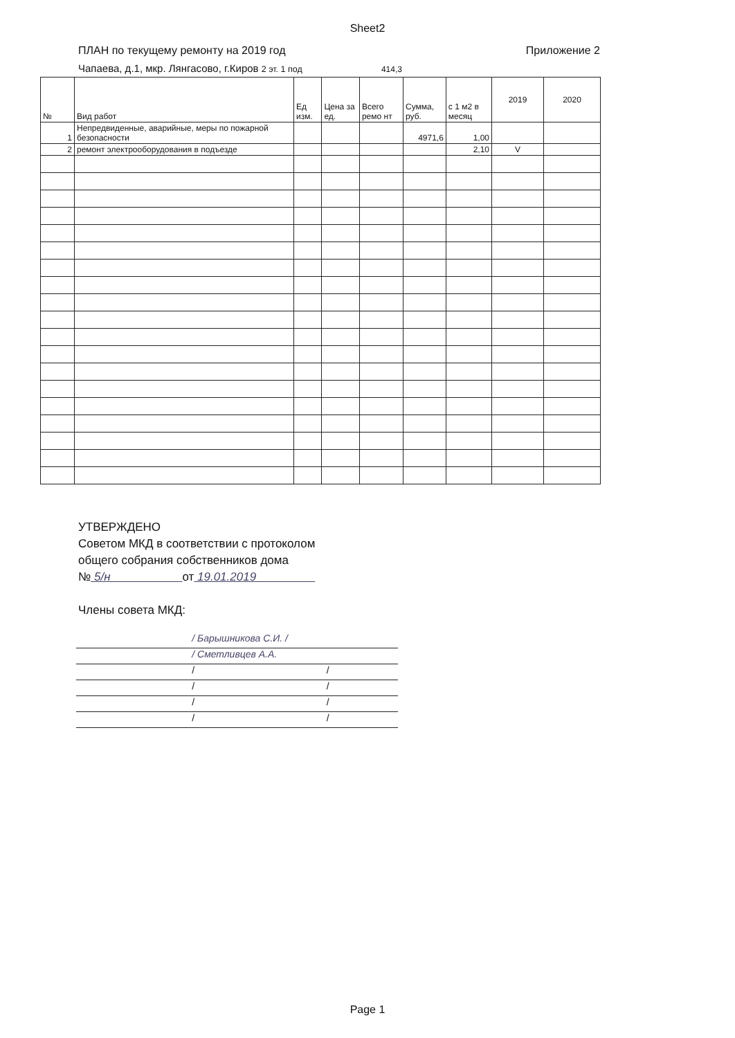Sheet2
ПЛАН по текущему ремонту на 2019 год Приложение 2
Чапаева, д.1, мкр. Лянгасово, г.Киров 2 эт. 1 под 414,3
| № | Вид работ | Ед изм. | Цена за ед. | Всего ремо нт | Сумма, руб. | с 1 м2 в месяц | 2019 | 2020 |
| --- | --- | --- | --- | --- | --- | --- | --- | --- |
| 1 | Непредвиденные, аварийные, меры по пожарной безопасности | | | | 4971,6 | 1,00 | | |
| 2 | ремонт электрооборудования в подъезде | | | | | 2,10 | V | |
УТВЕРЖДЕНО
Советом МКД в соответствии с протоколом
общего собрания собственников дома
№ 5/н от 19.01.2019
Члены совета МКД:
/ Барышникова С.И. /
/ Сметливцев А.А.
/ /
/ /
/ /
/ /
Page 1